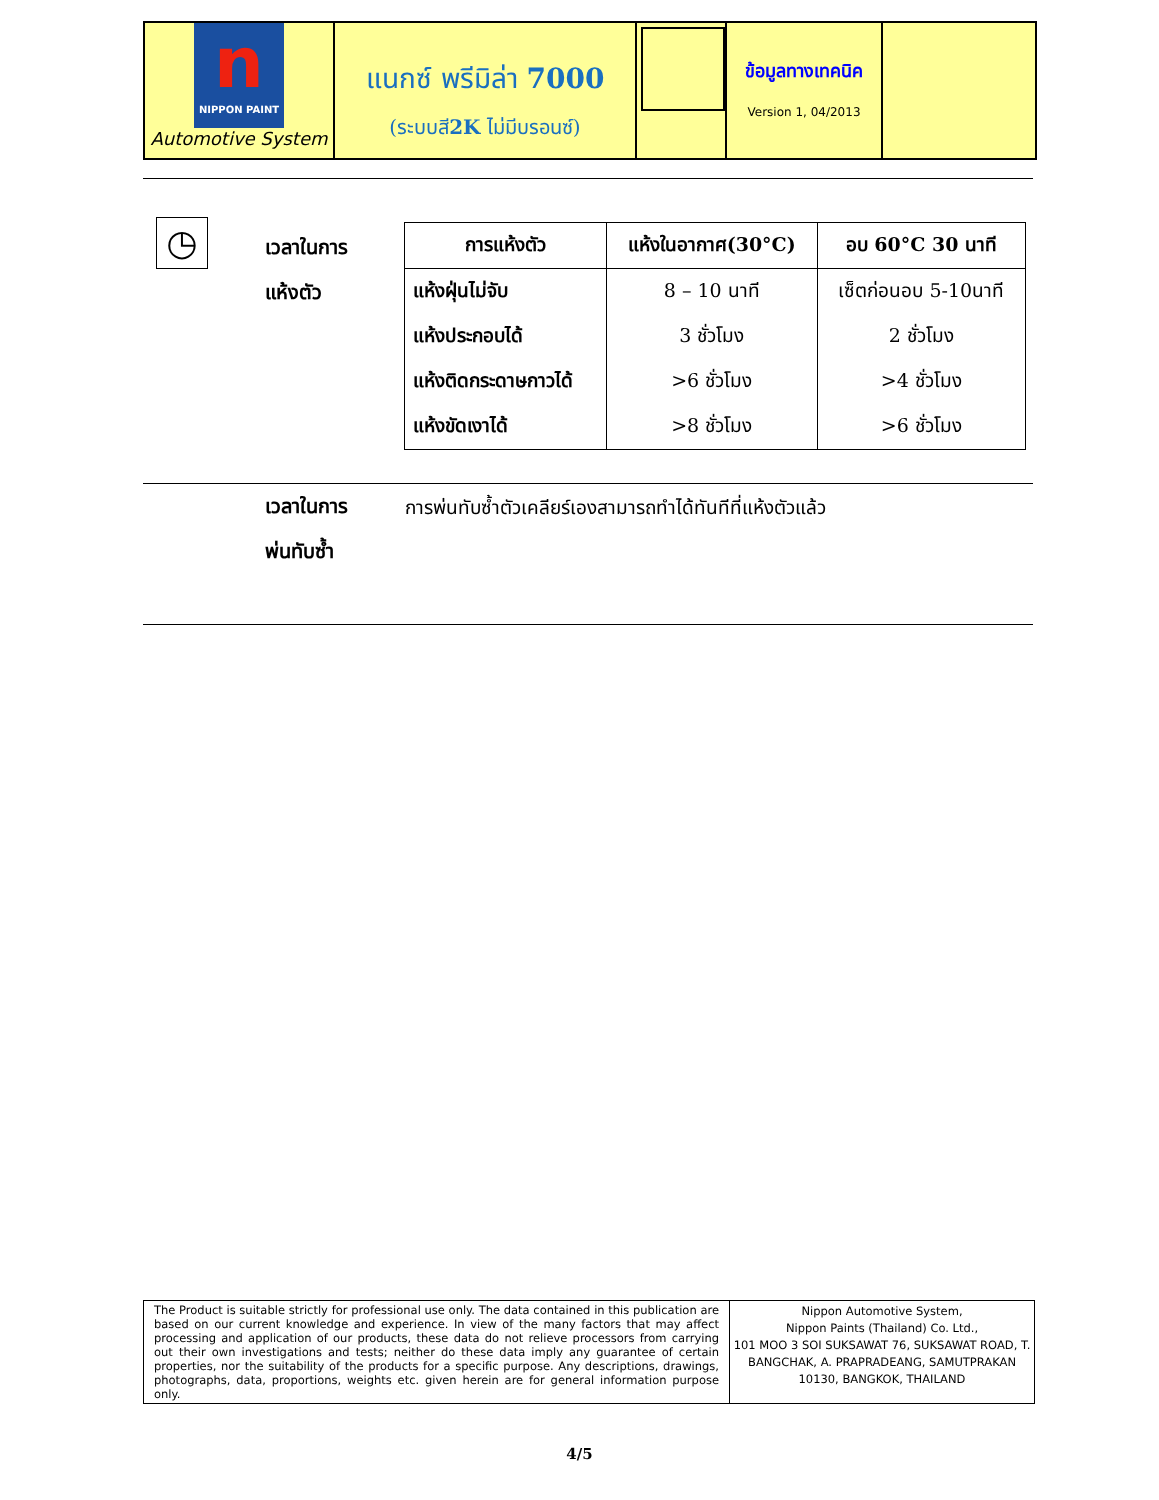n
NIPPON PAINT
Automotive System
แนกซ์ พรีมิล่า 7000
(ระบบสี2K ไม่มีบรอนซ์)
ข้อมูลทางเทคนิค
Version 1, 04/2013
◷
เวลาในการ
แห้งตัว
| การแห้งตัว | แห้งในอากาศ(30°C) | อบ 60°C 30 นาที |
| --- | --- | --- |
| แห้งฝุ่นไม่จับ | 8 – 10 นาที | เซ็ตก่อนอบ 5-10นาที |
| แห้งประกอบได้ | 3 ชั่วโมง | 2 ชั่วโมง |
| แห้งติดกระดาษกาวได้ | >6 ชั่วโมง | >4 ชั่วโมง |
| แห้งขัดเงาได้ | >8 ชั่วโมง | >6 ชั่วโมง |
เวลาในการ
พ่นทับซ้ำ
การพ่นทับซ้ำตัวเคลียร์เองสามารถทำได้ทันทีที่แห้งตัวแล้ว
The Product is suitable strictly for professional use only. The data contained in this publication are based on our current knowledge and experience. In view of the many factors that may affect processing and application of our products, these data do not relieve processors from carrying out their own investigations and tests; neither do these data imply any guarantee of certain properties, nor the suitability of the products for a specific purpose. Any descriptions, drawings, photographs, data, proportions, weights etc. given herein are for general information purpose only.
Nippon Automotive System,
Nippon Paints (Thailand) Co. Ltd.,
101 MOO 3 SOI SUKSAWAT 76, SUKSAWAT ROAD, T. BANGCHAK, A. PRAPRADEANG, SAMUTPRAKAN 10130, BANGKOK, THAILAND
4/5